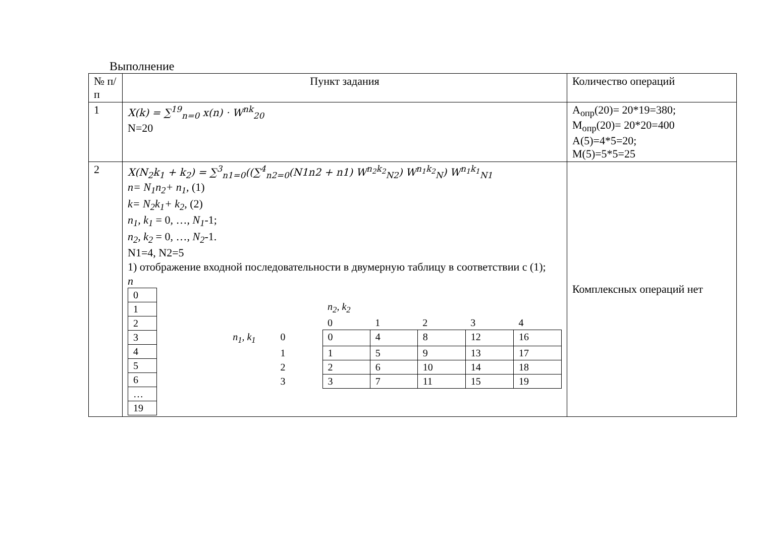Выполнение
| № п/п | Пункт задания | Количество операций |
| 1 | X(k) = ∑<sup>19</sup><sub>n=0</sub> x(n) · W<sup>nk</sup><sub>20</sub> N=20 | A<sub>опр</sub>(20)= 20*19=380; M<sub>опр</sub>(20)= 20*20=400 A(5)=4*5=20; M(5)=5*5=25 |
| 2 | X(N<sub>2</sub>k<sub>1</sub> + k<sub>2</sub>) = ∑<sup>3</sup><sub>n1=0</sub>((∑<sup>4</sup><sub>n2=0</sub>(N1n2 + n1) W<sup>n<sub>2</sub>k<sub>2</sub></sup><sub>N2</sub>) W<sup>n<sub>1</sub>k<sub>2</sub></sup><sub>N</sub>) W<sup>n<sub>1</sub>k<sub>1</sub></sup><sub>N1</sub> n= N<sub>1</sub>n<sub>2</sub>+ n<sub>1</sub>, (1) k= N<sub>2</sub>k<sub>1</sub>+ k<sub>2</sub>, (2) n<sub>1</sub>, k<sub>1</sub> = 0, …, N<sub>1</sub> -1; n<sub>2</sub>, k<sub>2</sub> = 0, …, N<sub>2</sub> -1. N1=4, N2=5 1) отображение входной последовательности в двумерную таблицу в соответствии с (1); n / 0 / / 1 / / 2 / / 3 / / 4 / / 5 / / 6 / / … / / 19 / / / / n<sub>2</sub>, k<sub>2</sub> / / / / / / / / 0 / 1 / 2 / 3 / 4 / / n<sub>1</sub>, k<sub>1</sub> / 0 / 0 / 4 / 8 / 12 / 16 / / / 1 / 1 / 5 / 9 / 13 / 17 / / / 2 / 2 / 6 / 10 / 14 / 18 / / / 3 / 3 / 7 / 11 / 15 / 19 / | Комплексных операций нет |